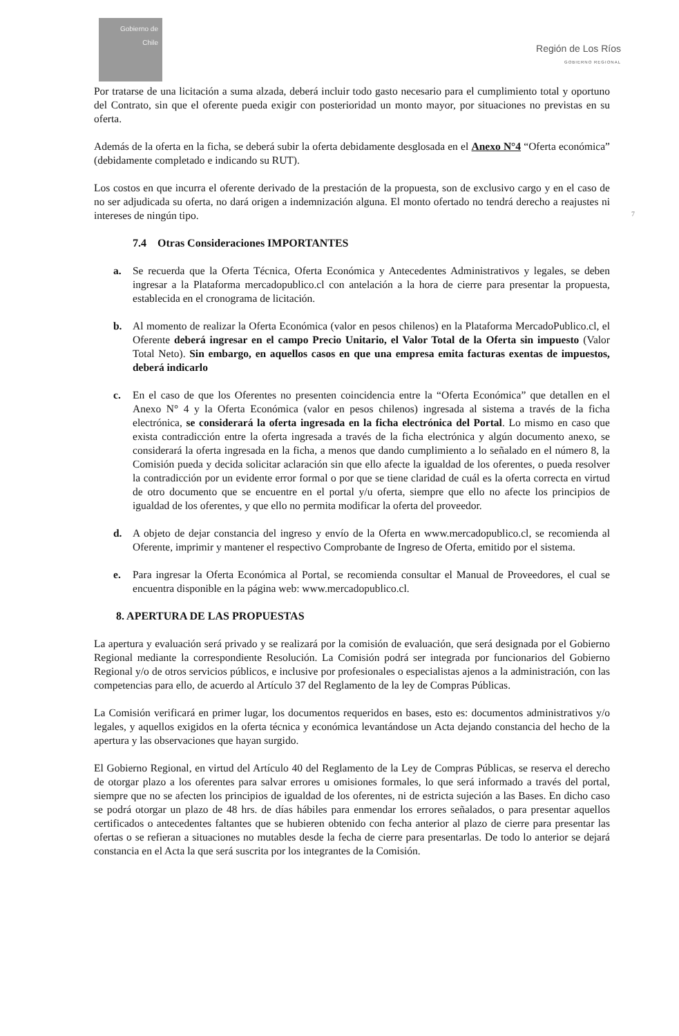Gobierno de Chile
Región de Los Ríos
GOBIERNO REGIONAL
Por tratarse de una licitación a suma alzada, deberá incluir todo gasto necesario para el cumplimiento total y oportuno del Contrato, sin que el oferente pueda exigir con posterioridad un monto mayor, por situaciones no previstas en su oferta.
Además de la oferta en la ficha, se deberá subir la oferta debidamente desglosada en el Anexo N°4 “Oferta económica” (debidamente completado e indicando su RUT).
Los costos en que incurra el oferente derivado de la prestación de la propuesta, son de exclusivo cargo y en el caso de no ser adjudicada su oferta, no dará origen a indemnización alguna. El monto ofertado no tendrá derecho a reajustes ni intereses de ningún tipo.
7.4 Otras Consideraciones IMPORTANTES
a. Se recuerda que la Oferta Técnica, Oferta Económica y Antecedentes Administrativos y legales, se deben ingresar a la Plataforma mercadopublico.cl con antelación a la hora de cierre para presentar la propuesta, establecida en el cronograma de licitación.
b. Al momento de realizar la Oferta Económica (valor en pesos chilenos) en la Plataforma MercadoPublico.cl, el Oferente deberá ingresar en el campo Precio Unitario, el Valor Total de la Oferta sin impuesto (Valor Total Neto). Sin embargo, en aquellos casos en que una empresa emita facturas exentas de impuestos, deberá indicarlo
c. En el caso de que los Oferentes no presenten coincidencia entre la “Oferta Económica” que detallen en el Anexo N° 4 y la Oferta Económica (valor en pesos chilenos) ingresada al sistema a través de la ficha electrónica, se considerará la oferta ingresada en la ficha electrónica del Portal. Lo mismo en caso que exista contradicción entre la oferta ingresada a través de la ficha electrónica y algún documento anexo, se considerará la oferta ingresada en la ficha, a menos que dando cumplimiento a lo señalado en el número 8, la Comisión pueda y decida solicitar aclaración sin que ello afecte la igualdad de los oferentes, o pueda resolver la contradicción por un evidente error formal o por que se tiene claridad de cuál es la oferta correcta en virtud de otro documento que se encuentre en el portal y/u oferta, siempre que ello no afecte los principios de igualdad de los oferentes, y que ello no permita modificar la oferta del proveedor.
d. A objeto de dejar constancia del ingreso y envío de la Oferta en www.mercadopublico.cl, se recomienda al Oferente, imprimir y mantener el respectivo Comprobante de Ingreso de Oferta, emitido por el sistema.
e. Para ingresar la Oferta Económica al Portal, se recomienda consultar el Manual de Proveedores, el cual se encuentra disponible en la página web: www.mercadopublico.cl.
8. APERTURA DE LAS PROPUESTAS
La apertura y evaluación será privado y se realizará por la comisión de evaluación, que será designada por el Gobierno Regional mediante la correspondiente Resolución. La Comisión podrá ser integrada por funcionarios del Gobierno Regional y/o de otros servicios públicos, e inclusive por profesionales o especialistas ajenos a la administración, con las competencias para ello, de acuerdo al Artículo 37 del Reglamento de la ley de Compras Públicas.
La Comisión verificará en primer lugar, los documentos requeridos en bases, esto es: documentos administrativos y/o legales, y aquellos exigidos en la oferta técnica y económica levantándose un Acta dejando constancia del hecho de la apertura y las observaciones que hayan surgido.
El Gobierno Regional, en virtud del Artículo 40 del Reglamento de la Ley de Compras Públicas, se reserva el derecho de otorgar plazo a los oferentes para salvar errores u omisiones formales, lo que será informado a través del portal, siempre que no se afecten los principios de igualdad de los oferentes, ni de estricta sujeción a las Bases. En dicho caso se podrá otorgar un plazo de 48 hrs. de días hábiles para enmendar los errores señalados, o para presentar aquellos certificados o antecedentes faltantes que se hubieren obtenido con fecha anterior al plazo de cierre para presentar las ofertas o se refieran a situaciones no mutables desde la fecha de cierre para presentarlas. De todo lo anterior se dejará constancia en el Acta la que será suscrita por los integrantes de la Comisión.
7